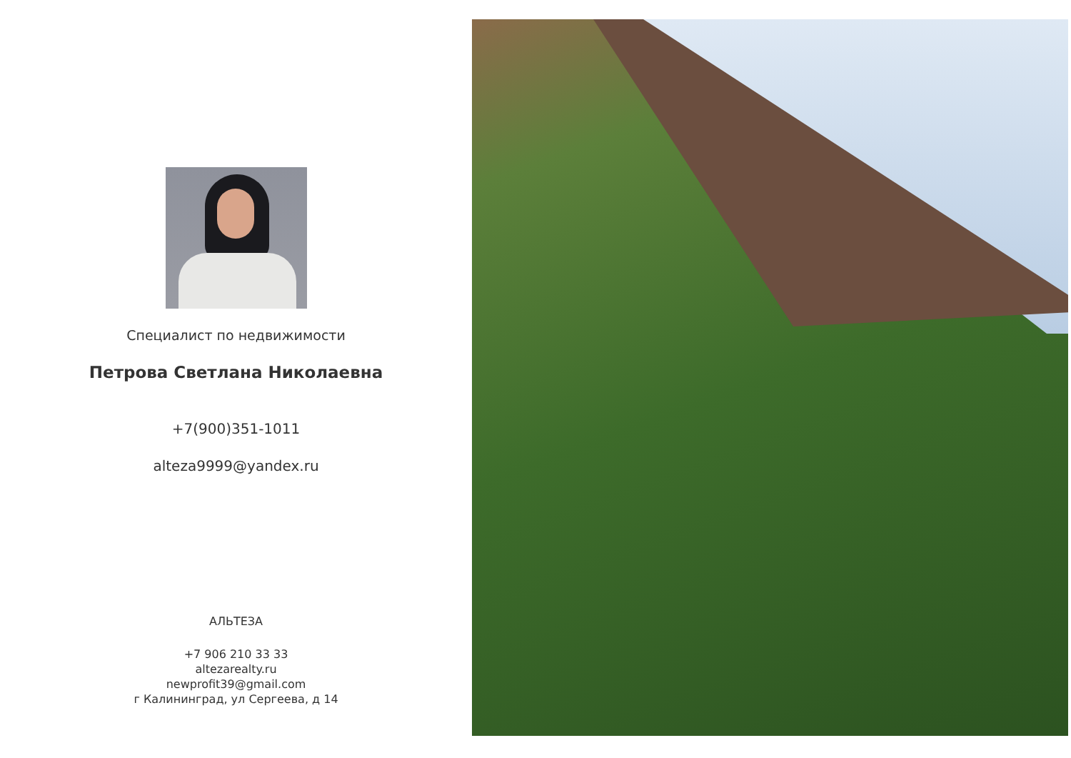Специалист по недвижимости
Петрова Светлана Николаевна
+7(900)351-1011
alteza9999@yandex.ru
АЛЬТЕЗА
+7 906 210 33 33
altezarealty.ru
newprofit39@gmail.com
г Калининград, ул Сергеева, д 14